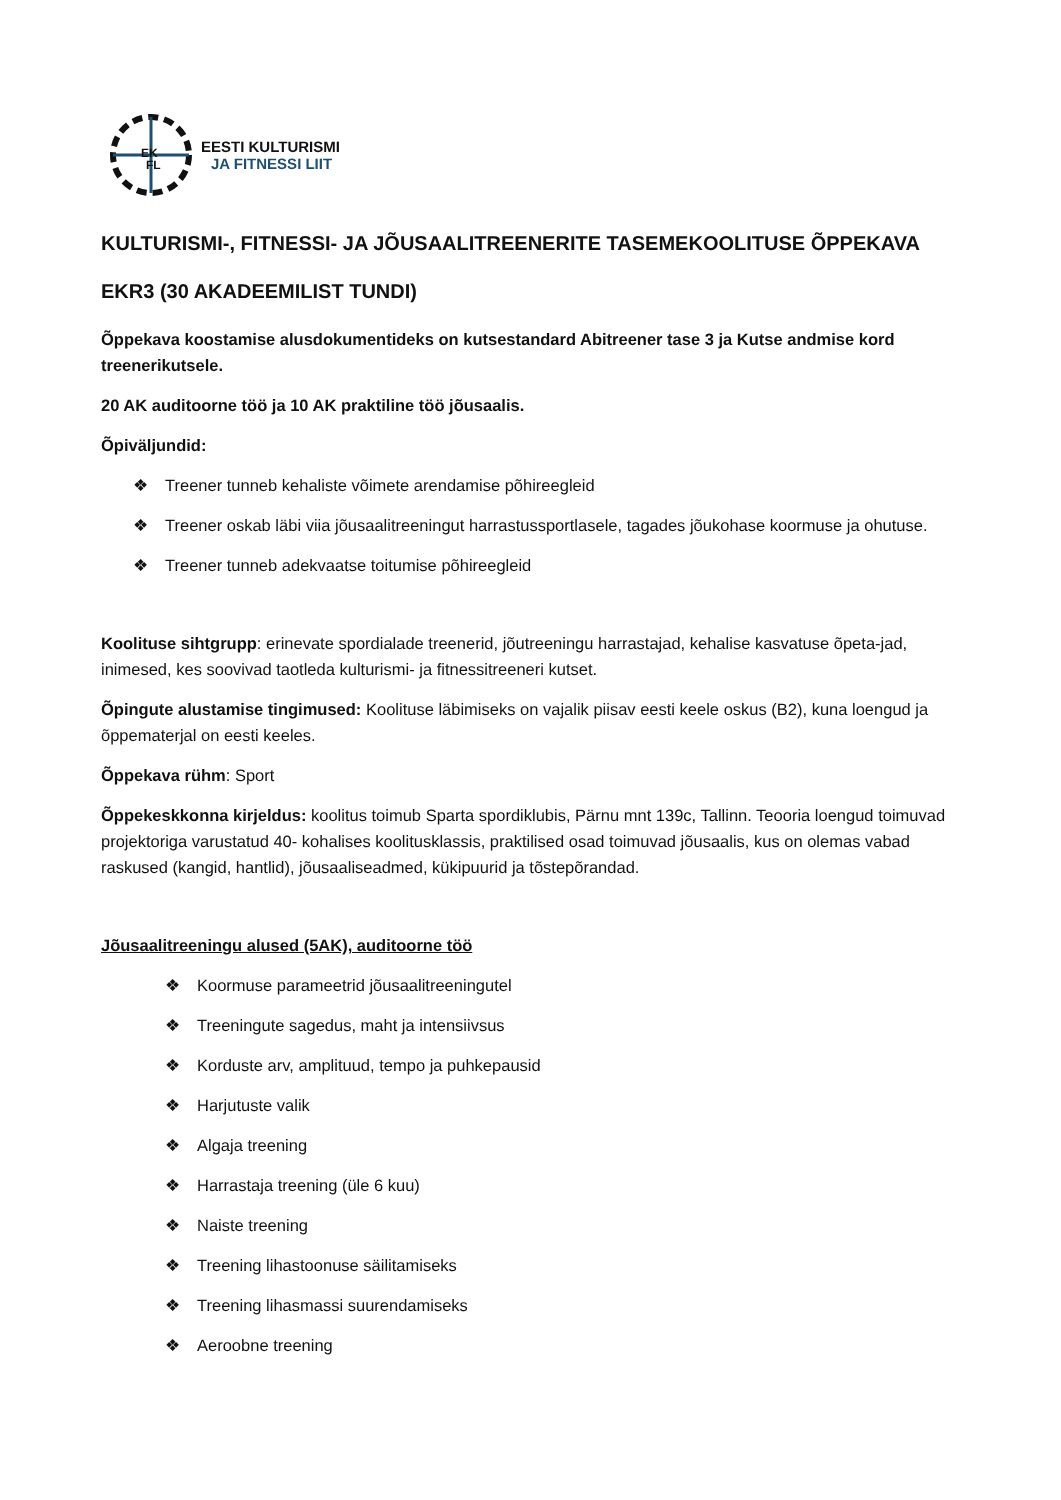EK
FL
EESTI KULTURISMI
JA FITNESSI LIIT
KULTURISMI-, FITNESSI- JA JÕUSAALITREENERITE TASEMEKOOLITUSE ÕPPEKAVA
EKR3 (30 AKADEEMILIST TUNDI)
Õppekava koostamise alusdokumentideks on kutsestandard Abitreener tase 3 ja Kutse andmise kord treenerikutsele.
20 AK auditoorne töö ja 10 AK praktiline töö jõusaalis.
Õpiväljundid:
❖ Treener tunneb kehaliste võimete arendamise põhireegleid
❖ Treener oskab läbi viia jõusaalitreeningut harrastussportlasele, tagades jõukohase koormuse ja ohutuse.
❖ Treener tunneb adekvaatse toitumise põhireegleid
Koolituse sihtgrupp: erinevate spordialade treenerid, jõutreeningu harrastajad, kehalise kasvatuse õpeta-jad, inimesed, kes soovivad taotleda kulturismi- ja fitnessitreeneri kutset.
Õpingute alustamise tingimused: Koolituse läbimiseks on vajalik piisav eesti keele oskus (B2), kuna loengud ja õppematerjal on eesti keeles.
Õppekava rühm: Sport
Õppekeskkonna kirjeldus: koolitus toimub Sparta spordiklubis, Pärnu mnt 139c, Tallinn. Teooria loengud toimuvad projektoriga varustatud 40- kohalises koolitusklassis, praktilised osad toimuvad jõusaalis, kus on olemas vabad raskused (kangid, hantlid), jõusaaliseadmed, kükipuurid ja tõstepõrandad.
Jõusaalitreeningu alused (5AK), auditoorne töö
❖ Koormuse parameetrid jõusaalitreeningutel
❖ Treeningute sagedus, maht ja intensiivsus
❖ Korduste arv, amplituud, tempo ja puhkepausid
❖ Harjutuste valik
❖ Algaja treening
❖ Harrastaja treening (üle 6 kuu)
❖ Naiste treening
❖ Treening lihastoonuse säilitamiseks
❖ Treening lihasmassi suurendamiseks
❖ Aeroobne treening